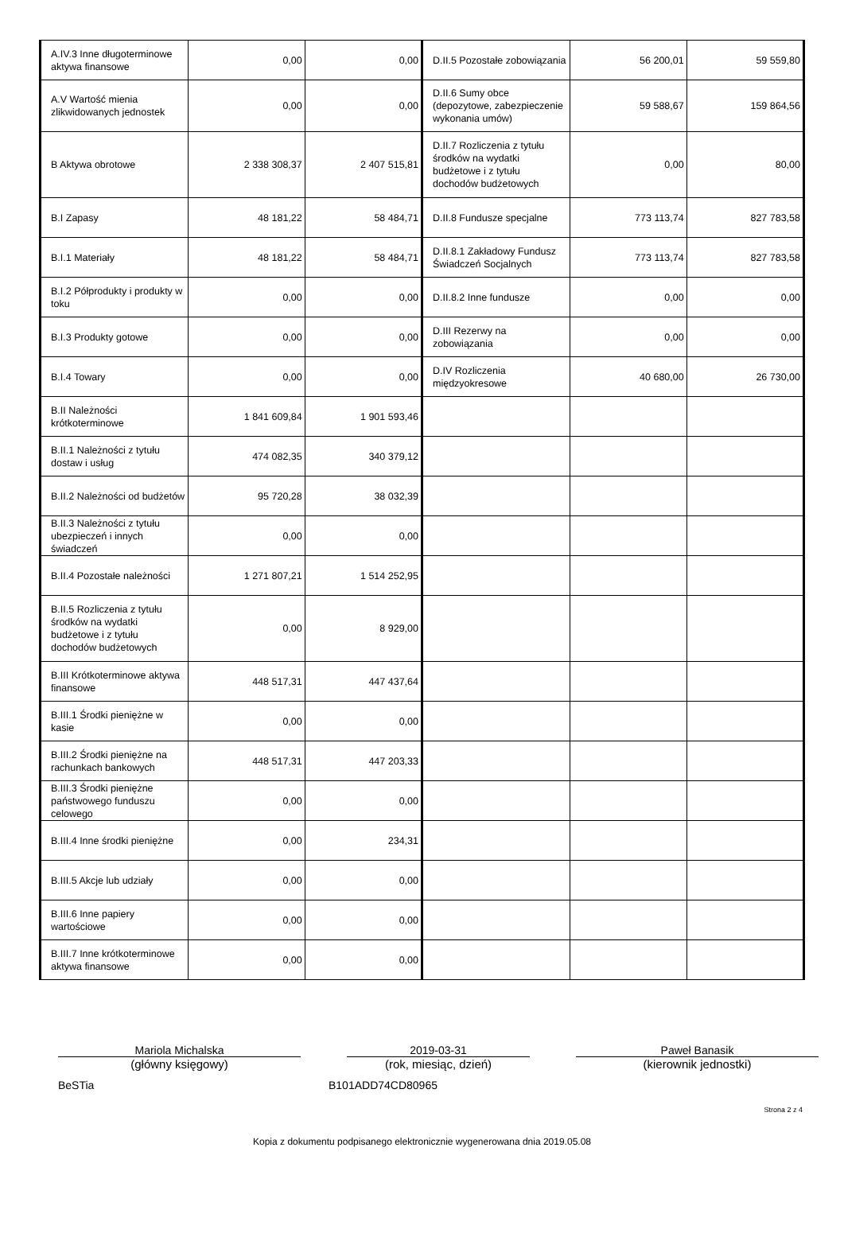| A.IV.3 Inne długoterminowe aktywa finansowe | 0,00 | 0,00 | D.II.5 Pozostałe zobowiązania | 56 200,01 | 59 559,80 |
| A.V Wartość mienia zlikwidowanych jednostek | 0,00 | 0,00 | D.II.6 Sumy obce (depozytowe, zabezpieczenie wykonania umów) | 59 588,67 | 159 864,56 |
| B Aktywa obrotowe | 2 338 308,37 | 2 407 515,81 | D.II.7 Rozliczenia z tytułu środków na wydatki budżetowe i z tytułu dochodów budżetowych | 0,00 | 80,00 |
| B.I Zapasy | 48 181,22 | 58 484,71 | D.II.8 Fundusze specjalne | 773 113,74 | 827 783,58 |
| B.I.1 Materiały | 48 181,22 | 58 484,71 | D.II.8.1 Zakładowy Fundusz Świadczeń Socjalnych | 773 113,74 | 827 783,58 |
| B.I.2 Półprodukty i produkty w toku | 0,00 | 0,00 | D.II.8.2 Inne fundusze | 0,00 | 0,00 |
| B.I.3 Produkty gotowe | 0,00 | 0,00 | D.III Rezerwy na zobowiązania | 0,00 | 0,00 |
| B.I.4 Towary | 0,00 | 0,00 | D.IV Rozliczenia międzyokresowe | 40 680,00 | 26 730,00 |
| B.II Należności krótkoterminowe | 1 841 609,84 | 1 901 593,46 | | | |
| B.II.1 Należności z tytułu dostaw i usług | 474 082,35 | 340 379,12 | | | |
| B.II.2 Należności od budżetów | 95 720,28 | 38 032,39 | | | |
| B.II.3 Należności z tytułu ubezpieczeń i innych świadczeń | 0,00 | 0,00 | | | |
| B.II.4 Pozostałe należności | 1 271 807,21 | 1 514 252,95 | | | |
| B.II.5 Rozliczenia z tytułu środków na wydatki budżetowe i z tytułu dochodów budżetowych | 0,00 | 8 929,00 | | | |
| B.III Krótkoterminowe aktywa finansowe | 448 517,31 | 447 437,64 | | | |
| B.III.1 Środki pieniężne w kasie | 0,00 | 0,00 | | | |
| B.III.2 Środki pieniężne na rachunkach bankowych | 448 517,31 | 447 203,33 | | | |
| B.III.3 Środki pieniężne państwowego funduszu celowego | 0,00 | 0,00 | | | |
| B.III.4 Inne środki pieniężne | 0,00 | 234,31 | | | |
| B.III.5 Akcje lub udziały | 0,00 | 0,00 | | | |
| B.III.6 Inne papiery wartościowe | 0,00 | 0,00 | | | |
| B.III.7 Inne krótkoterminowe aktywa finansowe | 0,00 | 0,00 | | | |
Mariola Michalska
(główny księgowy)
2019-03-31
(rok, miesiąc, dzień)
Paweł Banasik
(kierownik jednostki)
BeSTia B101ADD74CD80965
Strona 2 z 4
Kopia z dokumentu podpisanego elektronicznie wygenerowana dnia 2019.05.08